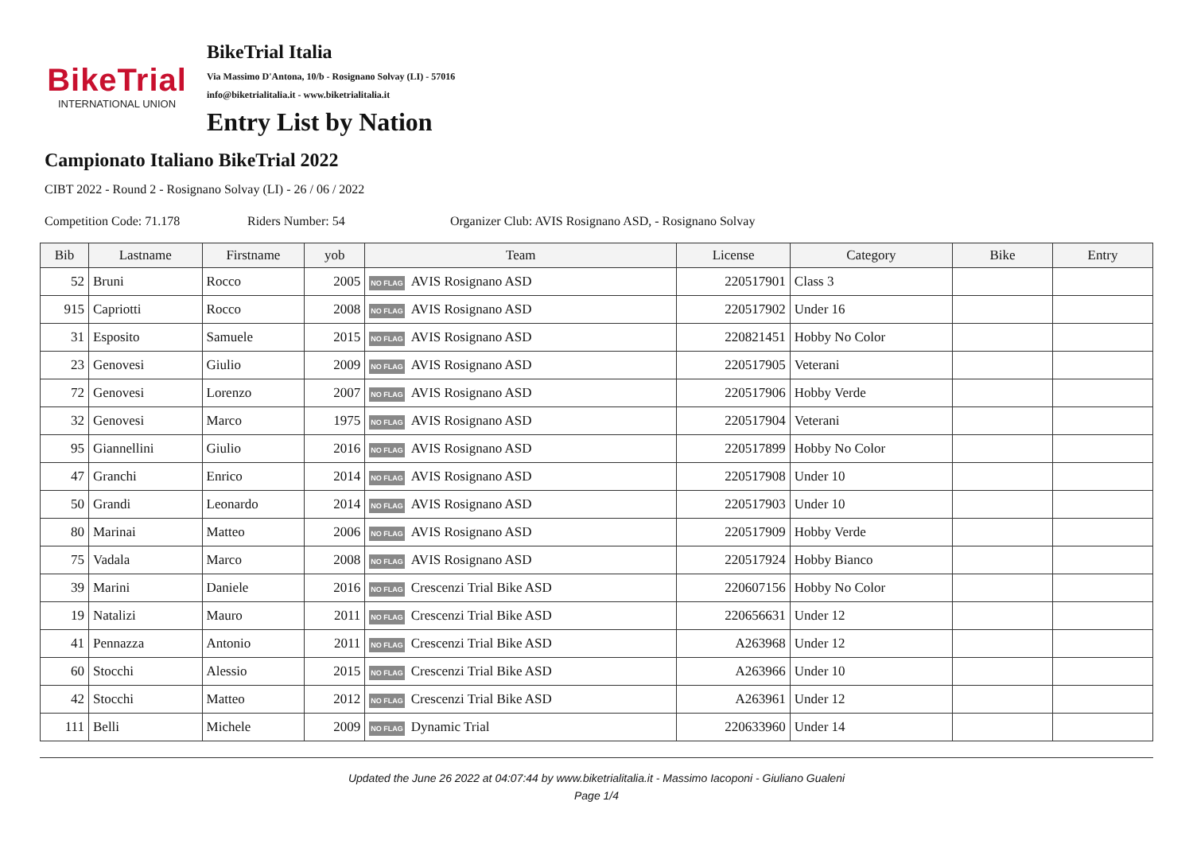BikeTrial
INTERNATIONAL UNION
BikeTrial Italia
Via Massimo D'Antona, 10/b - Rosignano Solvay (LI) - 57016
info@biketrialitalia.it - www.biketrialitalia.it
Entry List by Nation
Campionato Italiano BikeTrial 2022
CIBT 2022 - Round 2 - Rosignano Solvay (LI) - 26 / 06 / 2022
Competition Code: 71.178 Riders Number: 54 Organizer Club: AVIS Rosignano ASD, - Rosignano Solvay
| Bib | Lastname | Firstname | yob | Team | License | Category | Bike | Entry |
| --- | --- | --- | --- | --- | --- | --- | --- | --- |
| 52 | Bruni | Rocco | 2005 | NO FLAG AVIS Rosignano ASD | 220517901 | Class 3 | | |
| 915 | Capriotti | Rocco | 2008 | NO FLAG AVIS Rosignano ASD | 220517902 | Under 16 | | |
| 31 | Esposito | Samuele | 2015 | NO FLAG AVIS Rosignano ASD | 220821451 | Hobby No Color | | |
| 23 | Genovesi | Giulio | 2009 | NO FLAG AVIS Rosignano ASD | 220517905 | Veterani | | |
| 72 | Genovesi | Lorenzo | 2007 | NO FLAG AVIS Rosignano ASD | 220517906 | Hobby Verde | | |
| 32 | Genovesi | Marco | 1975 | NO FLAG AVIS Rosignano ASD | 220517904 | Veterani | | |
| 95 | Giannellini | Giulio | 2016 | NO FLAG AVIS Rosignano ASD | 220517899 | Hobby No Color | | |
| 47 | Granchi | Enrico | 2014 | NO FLAG AVIS Rosignano ASD | 220517908 | Under 10 | | |
| 50 | Grandi | Leonardo | 2014 | NO FLAG AVIS Rosignano ASD | 220517903 | Under 10 | | |
| 80 | Marinai | Matteo | 2006 | NO FLAG AVIS Rosignano ASD | 220517909 | Hobby Verde | | |
| 75 | Vadala | Marco | 2008 | NO FLAG AVIS Rosignano ASD | 220517924 | Hobby Bianco | | |
| 39 | Marini | Daniele | 2016 | NO FLAG Crescenzi Trial Bike ASD | 220607156 | Hobby No Color | | |
| 19 | Natalizi | Mauro | 2011 | NO FLAG Crescenzi Trial Bike ASD | 220656631 | Under 12 | | |
| 41 | Pennazza | Antonio | 2011 | NO FLAG Crescenzi Trial Bike ASD | A263968 | Under 12 | | |
| 60 | Stocchi | Alessio | 2015 | NO FLAG Crescenzi Trial Bike ASD | A263966 | Under 10 | | |
| 42 | Stocchi | Matteo | 2012 | NO FLAG Crescenzi Trial Bike ASD | A263961 | Under 12 | | |
| 111 | Belli | Michele | 2009 | NO FLAG Dynamic Trial | 220633960 | Under 14 | | |
Updated the June 26 2022 at 04:07:44 by www.biketrialitalia.it - Massimo Iacoponi - Giuliano Gualeni
Page 1/4